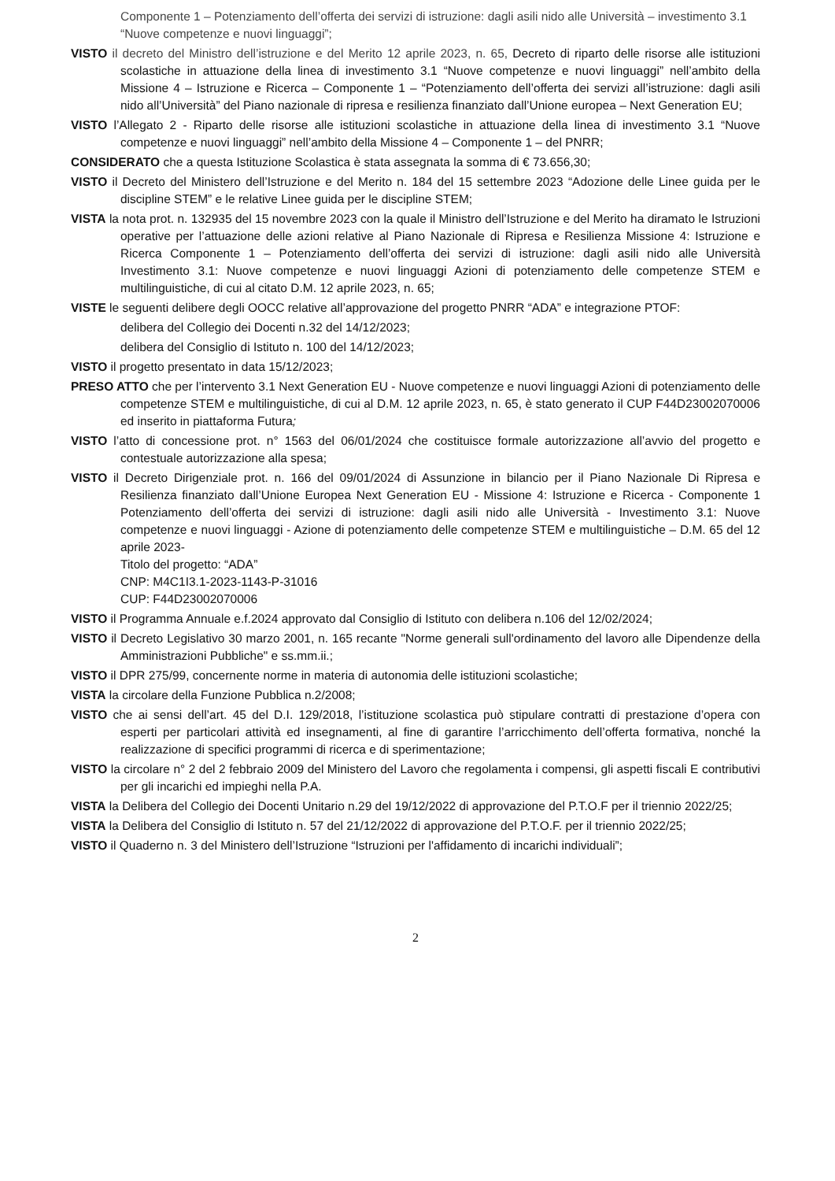Componente 1 – Potenziamento dell’offerta dei servizi di istruzione: dagli asili nido alle Università – investimento 3.1 “Nuove competenze e nuovi linguaggi”;
VISTO il decreto del Ministro dell’istruzione e del Merito 12 aprile 2023, n. 65, Decreto di riparto delle risorse alle istituzioni scolastiche in attuazione della linea di investimento 3.1 “Nuove competenze e nuovi linguaggi” nell’ambito della Missione 4 – Istruzione e Ricerca – Componente 1 – “Potenziamento dell’offerta dei servizi all’istruzione: dagli asili nido all’Università” del Piano nazionale di ripresa e resilienza finanziato dall’Unione europea – Next Generation EU;
VISTO l’Allegato 2 - Riparto delle risorse alle istituzioni scolastiche in attuazione della linea di investimento 3.1 “Nuove competenze e nuovi linguaggi” nell’ambito della Missione 4 – Componente 1 – del PNRR;
CONSIDERATO che a questa Istituzione Scolastica è stata assegnata la somma di € 73.656,30;
VISTO il Decreto del Ministero dell’Istruzione e del Merito n. 184 del 15 settembre 2023 “Adozione delle Linee guida per le discipline STEM” e le relative Linee guida per le discipline STEM;
VISTA la nota prot. n. 132935 del 15 novembre 2023 con la quale il Ministro dell’Istruzione e del Merito ha diramato le Istruzioni operative per l’attuazione delle azioni relative al Piano Nazionale di Ripresa e Resilienza Missione 4: Istruzione e Ricerca Componente 1 – Potenziamento dell’offerta dei servizi di istruzione: dagli asili nido alle Università Investimento 3.1: Nuove competenze e nuovi linguaggi Azioni di potenziamento delle competenze STEM e multilinguistiche, di cui al citato D.M. 12 aprile 2023, n. 65;
VISTE le seguenti delibere degli OOCC relative all’approvazione del progetto PNRR “ADA” e integrazione PTOF:
delibera del Collegio dei Docenti n.32 del 14/12/2023;
delibera del Consiglio di Istituto n. 100 del 14/12/2023;
VISTO il progetto presentato in data 15/12/2023;
PRESO ATTO che per l’intervento 3.1 Next Generation EU - Nuove competenze e nuovi linguaggi Azioni di potenziamento delle competenze STEM e multilinguistiche, di cui al D.M. 12 aprile 2023, n. 65, è stato generato il CUP F44D23002070006 ed inserito in piattaforma Futura;
VISTO l’atto di concessione prot. n° 1563 del 06/01/2024 che costituisce formale autorizzazione all’avvio del progetto e contestuale autorizzazione alla spesa;
VISTO il Decreto Dirigenziale prot. n. 166 del 09/01/2024 di Assunzione in bilancio per il Piano Nazionale Di Ripresa e Resilienza finanziato dall’Unione Europea Next Generation EU - Missione 4: Istruzione e Ricerca - Componente 1 Potenziamento dell’offerta dei servizi di istruzione: dagli asili nido alle Università - Investimento 3.1: Nuove competenze e nuovi linguaggi - Azione di potenziamento delle competenze STEM e multilinguistiche – D.M. 65 del 12 aprile 2023-
Titolo del progetto: “ADA”
CNP: M4C1I3.1-2023-1143-P-31016
CUP: F44D23002070006
VISTO il Programma Annuale e.f.2024 approvato dal Consiglio di Istituto con delibera n.106 del 12/02/2024;
VISTO il Decreto Legislativo 30 marzo 2001, n. 165 recante "Norme generali sull'ordinamento del lavoro alle Dipendenze della Amministrazioni Pubbliche" e ss.mm.ii.;
VISTO il DPR 275/99, concernente norme in materia di autonomia delle istituzioni scolastiche;
VISTA la circolare della Funzione Pubblica n.2/2008;
VISTO che ai sensi dell’art. 45 del D.I. 129/2018, l’istituzione scolastica può stipulare contratti di prestazione d’opera con esperti per particolari attività ed insegnamenti, al fine di garantire l’arricchimento dell’offerta formativa, nonché la realizzazione di specifici programmi di ricerca e di sperimentazione;
VISTO la circolare n° 2 del 2 febbraio 2009 del Ministero del Lavoro che regolamenta i compensi, gli aspetti fiscali E contributivi per gli incarichi ed impieghi nella P.A.
VISTA la Delibera del Collegio dei Docenti Unitario n.29 del 19/12/2022 di approvazione del P.T.O.F per il triennio 2022/25;
VISTA la Delibera del Consiglio di Istituto n. 57 del 21/12/2022 di approvazione del P.T.O.F. per il triennio 2022/25;
VISTO il Quaderno n. 3 del Ministero dell’Istruzione “Istruzioni per l'affidamento di incarichi individuali”;
2